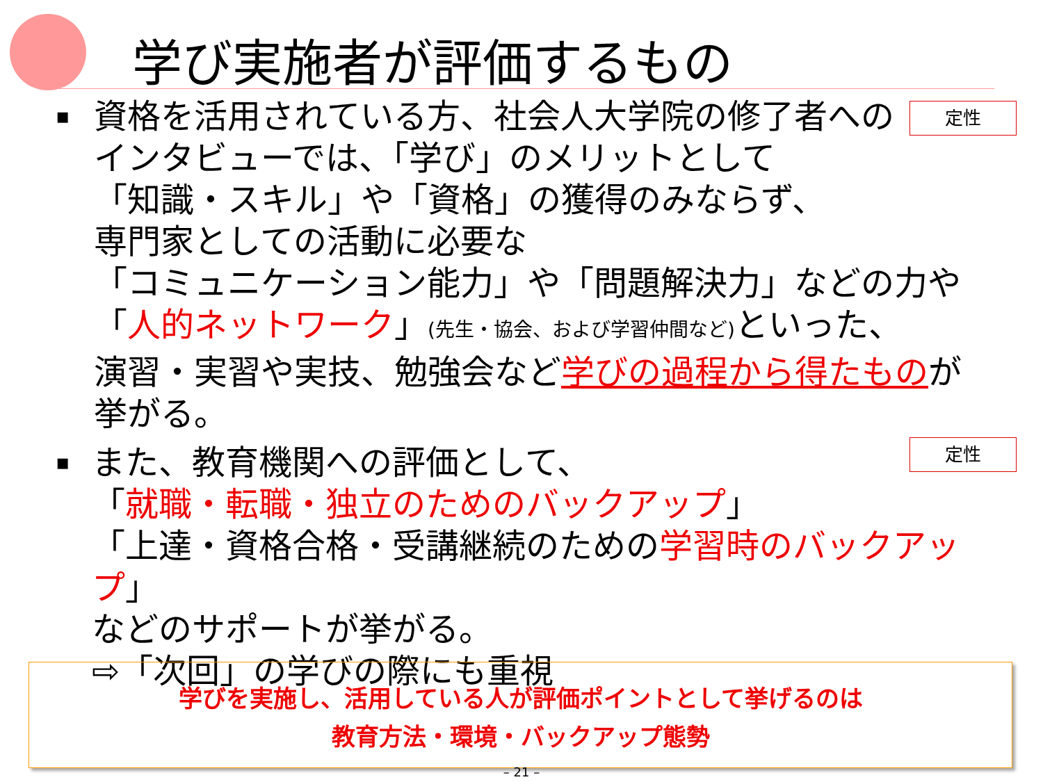学び実施者が評価するもの
定性
定性
▪
資格を活用されている方、社会人大学院の修了者への
インタビューでは、「学び」のメリットとして
「知識・スキル」や「資格」の獲得のみならず、
専門家としての活動に必要な
「コミュニケーション能力」や「問題解決力」などの力や
「人的ネットワーク」(先生・協会、および学習仲間など) といった、
演習・実習や実技、勉強会など学びの過程から得たものが
挙がる。
▪
また、教育機関への評価として、
「就職・転職・独立のためのバックアップ」
「上達・資格合格・受講継続のための学習時のバックアップ」
などのサポートが挙がる。
⇨「次回」の学びの際にも重視
学びを実施し、活用している人が評価ポイントとして挙げるのは
教育方法・環境・バックアップ態勢
– 21 –